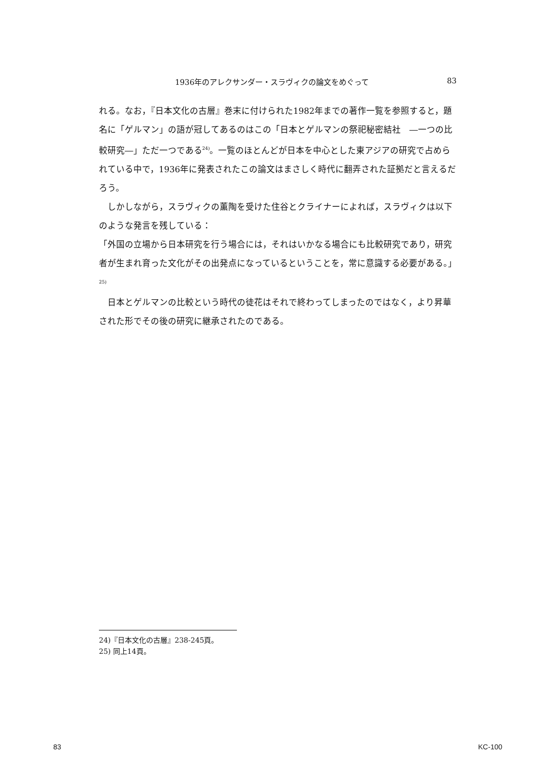1936年のアレクサンダー・スラヴィクの論文をめぐって 83
れる。なお，『日本文化の古層』巻末に付けられた1982年までの著作一覧を参照すると，題名に「ゲルマン」の語が冠してあるのはこの「日本とゲルマンの祭祀秘密結社　―一つの比較研究―」ただ一つである<sup>24)</sup>。一覧のほとんどが日本を中心とした東アジアの研究で占められている中で，1936年に発表されたこの論文はまさしく時代に翻弄された証拠だと言えるだろう。
しかしながら，スラヴィクの薫陶を受けた住谷とクライナーによれば，スラヴィクは以下のような発言を残している：
「外国の立場から日本研究を行う場合には，それはいかなる場合にも比較研究であり，研究者が生まれ育った文化がその出発点になっているということを，常に意識する必要がある。」<sup>25)</sup>
日本とゲルマンの比較という時代の徒花はそれで終わってしまったのではなく，より昇華された形でその後の研究に継承されたのである。
24)『日本文化の古層』238-245頁。
25) 同上14頁。
83 KC-100